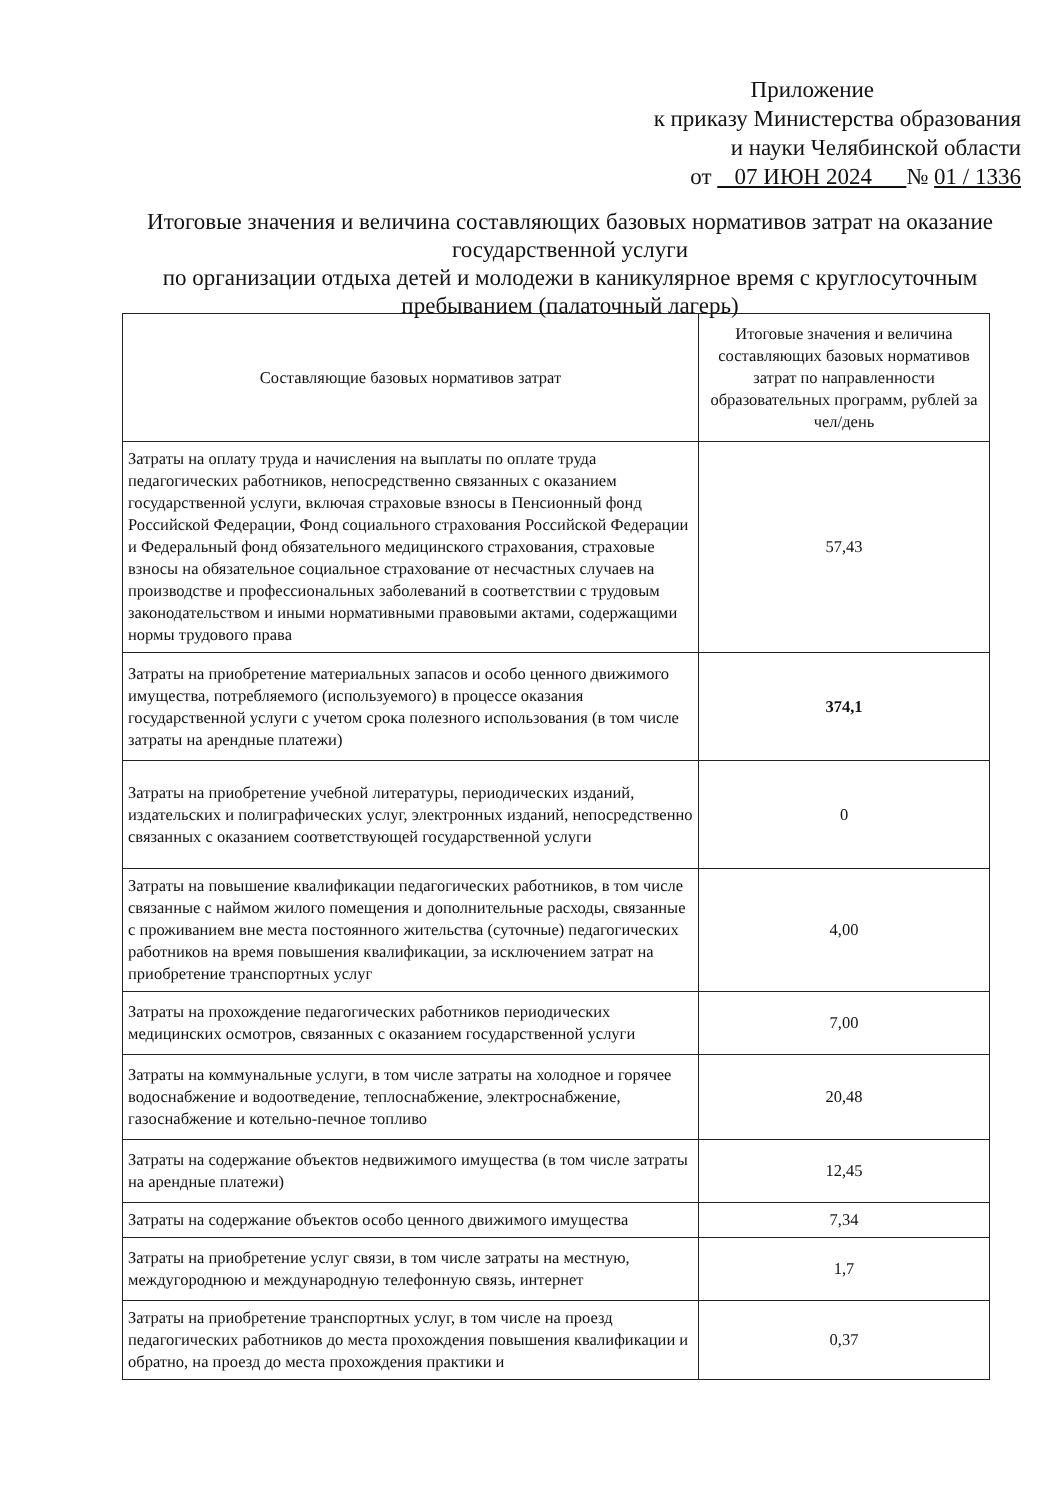Приложение
к приказу Министерства образования
и науки Челябинской области
от 07 ИЮН 2024 № 01 / 1336
Итоговые значения и величина составляющих базовых нормативов затрат на оказание государственной услуги
по организации отдыха детей и молодежи в каникулярное время с круглосуточным пребыванием (палаточный лагерь)
| Составляющие базовых нормативов затрат | Итоговые значения и величина составляющих базовых нормативов затрат по направленности образовательных программ, рублей за чел/день |
| --- | --- |
| Затраты на оплату труда и начисления на выплаты по оплате труда педагогических работников, непосредственно связанных с оказанием государственной услуги, включая страховые взносы в Пенсионный фонд Российской Федерации, Фонд социального страхования Российской Федерации и Федеральный фонд обязательного медицинского страхования, страховые взносы на обязательное социальное страхование от несчастных случаев на производстве и профессиональных заболеваний в соответствии с трудовым законодательством и иными нормативными правовыми актами, содержащими нормы трудового права | 57,43 |
| Затраты на приобретение материальных запасов и особо ценного движимого имущества, потребляемого (используемого) в процессе оказания государственной услуги с учетом срока полезного использования (в том числе затраты на арендные платежи) | 374,1 |
| Затраты на приобретение учебной литературы, периодических изданий, издательских и полиграфических услуг, электронных изданий, непосредственно связанных с оказанием соответствующей государственной услуги | 0 |
| Затраты на повышение квалификации педагогических работников, в том числе связанные с наймом жилого помещения и дополнительные расходы, связанные с проживанием вне места постоянного жительства (суточные) педагогических работников на время повышения квалификации, за исключением затрат на приобретение транспортных услуг | 4,00 |
| Затраты на прохождение педагогических работников периодических медицинских осмотров, связанных с оказанием государственной услуги | 7,00 |
| Затраты на коммунальные услуги, в том числе затраты на холодное и горячее водоснабжение и водоотведение, теплоснабжение, электроснабжение, газоснабжение и котельно-печное топливо | 20,48 |
| Затраты на содержание объектов недвижимого имущества (в том числе затраты на арендные платежи) | 12,45 |
| Затраты на содержание объектов особо ценного движимого имущества | 7,34 |
| Затраты на приобретение услуг связи, в том числе затраты на местную, междугороднюю и международную телефонную связь, интернет | 1,7 |
| Затраты на приобретение транспортных услуг, в том числе на проезд педагогических работников до места прохождения повышения квалификации и обратно, на проезд до места прохождения практики и | 0,37 |